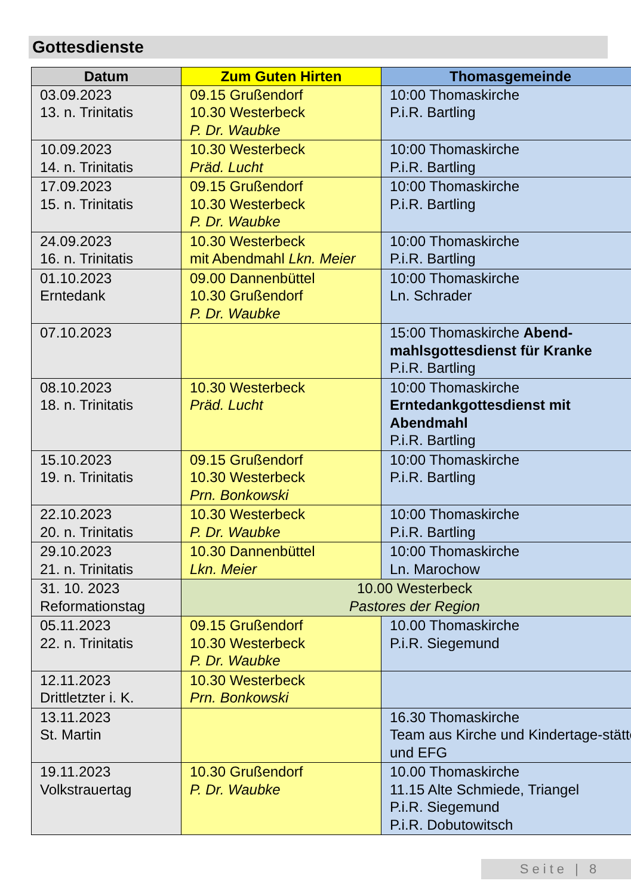Gottesdienste
| Datum | Zum Guten Hirten | Thomasgemeinde |
| --- | --- | --- |
| 03.09.2023 13. n. Trinitatis | 09.15 Grußendorf 10.30 Westerbeck P. Dr. Waubke | 10:00 Thomaskirche P.i.R. Bartling |
| 10.09.2023 14. n. Trinitatis | 10.30 Westerbeck Präd. Lucht | 10:00 Thomaskirche P.i.R. Bartling |
| 17.09.2023 15. n. Trinitatis | 09.15 Grußendorf 10.30 Westerbeck P. Dr. Waubke | 10:00 Thomaskirche P.i.R. Bartling |
| 24.09.2023 16. n. Trinitatis | 10.30 Westerbeck mit Abendmahl Lkn. Meier | 10:00 Thomaskirche P.i.R. Bartling |
| 01.10.2023 Erntedank | 09.00 Dannenbüttel 10.30 Grußendorf P. Dr. Waubke | 10:00 Thomaskirche Ln. Schrader |
| 07.10.2023 | | 15:00 Thomaskirche Abend-mahlsgottesdienst für Kranke P.i.R. Bartling |
| 08.10.2023 18. n. Trinitatis | 10.30 Westerbeck Präd. Lucht | 10:00 Thomaskirche Erntedankgottesdienst mit Abendmahl P.i.R. Bartling |
| 15.10.2023 19. n. Trinitatis | 09.15 Grußendorf 10.30 Westerbeck Prn. Bonkowski | 10:00 Thomaskirche P.i.R. Bartling |
| 22.10.2023 20. n. Trinitatis | 10.30 Westerbeck P. Dr. Waubke | 10:00 Thomaskirche P.i.R. Bartling |
| 29.10.2023 21. n. Trinitatis | 10.30 Dannenbüttel Lkn. Meier | 10:00 Thomaskirche Ln. Marochow |
| 31. 10. 2023 Reformationstag | 10.00 Westerbeck Pastores der Region | |
| 05.11.2023 22. n. Trinitatis | 09.15 Grußendorf 10.30 Westerbeck P. Dr. Waubke | 10.00 Thomaskirche P.i.R. Siegemund |
| 12.11.2023 Drittletzter i. K. | 10.30 Westerbeck Prn. Bonkowski | |
| 13.11.2023 St. Martin | | 16.30 Thomaskirche Team aus Kirche und Kindertage-stätte und EFG |
| 19.11.2023 Volkstrauertag | 10.30 Grußendorf P. Dr. Waubke | 10.00 Thomaskirche 11.15 Alte Schmiede, Triangel P.i.R. Siegemund P.i.R. Dobutowitsch |
Seite | 8